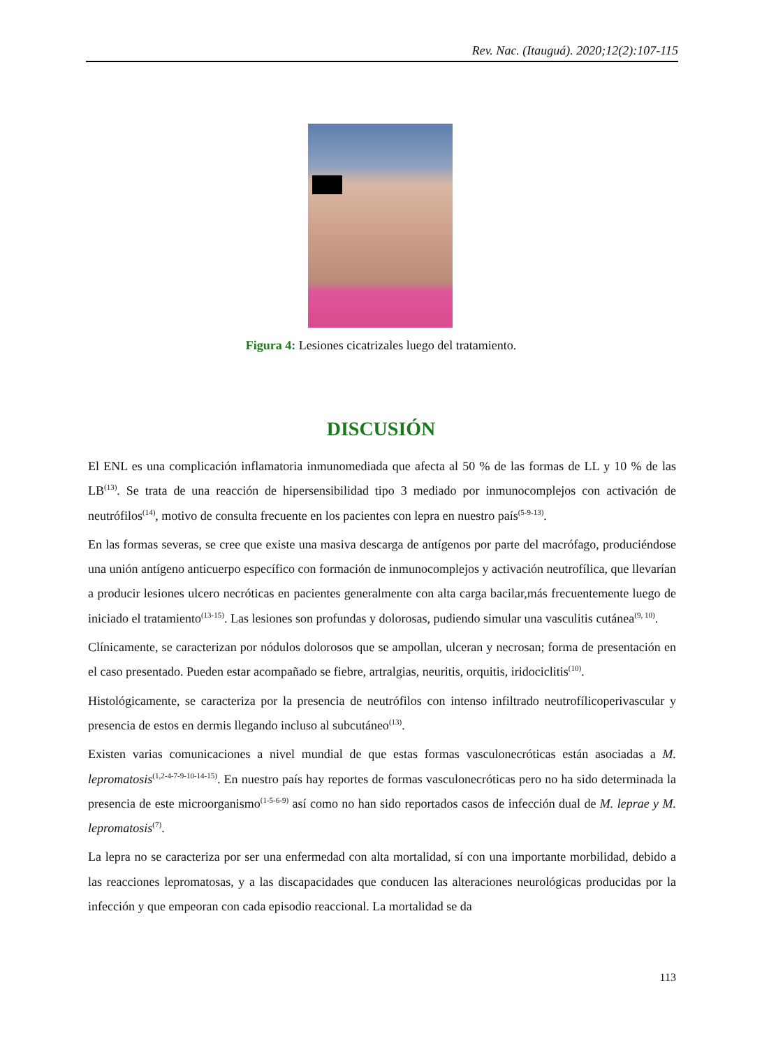Rev. Nac. (Itauguá). 2020;12(2):107-115
Figura 4: Lesiones cicatrizales luego del tratamiento.
DISCUSIÓN
El ENL es una complicación inflamatoria inmunomediada que afecta al 50 % de las formas de LL y 10 % de las LB<sup>(13)</sup>. Se trata de una reacción de hipersensibilidad tipo 3 mediado por inmunocomplejos con activación de neutrófilos<sup>(14)</sup>, motivo de consulta frecuente en los pacientes con lepra en nuestro país<sup>(5-9-13)</sup>.
En las formas severas, se cree que existe una masiva descarga de antígenos por parte del macrófago, produciéndose una unión antígeno anticuerpo específico con formación de inmunocomplejos y activación neutrofílica, que llevarían a producir lesiones ulcero necróticas en pacientes generalmente con alta carga bacilar,más frecuentemente luego de iniciado el tratamiento<sup>(13-15)</sup>. Las lesiones son profundas y dolorosas, pudiendo simular una vasculitis cutánea<sup>(9, 10)</sup>.
Clínicamente, se caracterizan por nódulos dolorosos que se ampollan, ulceran y necrosan; forma de presentación en el caso presentado. Pueden estar acompañado se fiebre, artralgias, neuritis, orquitis, iridociclitis<sup>(10)</sup>.
Histológicamente, se caracteriza por la presencia de neutrófilos con intenso infiltrado neutrofílicoperivascular y presencia de estos en dermis llegando incluso al subcutáneo<sup>(13)</sup>.
Existen varias comunicaciones a nivel mundial de que estas formas vasculonecróticas están asociadas a M. lepromatosis<sup>(1,2-4-7-9-10-14-15)</sup>. En nuestro país hay reportes de formas vasculonecróticas pero no ha sido determinada la presencia de este microorganismo<sup>(1-5-6-9)</sup> así como no han sido reportados casos de infección dual de M. leprae y M. lepromatosis<sup>(7)</sup>.
La lepra no se caracteriza por ser una enfermedad con alta mortalidad, sí con una importante morbilidad, debido a las reacciones lepromatosas, y a las discapacidades que conducen las alteraciones neurológicas producidas por la infección y que empeoran con cada episodio reaccional. La mortalidad se da
113